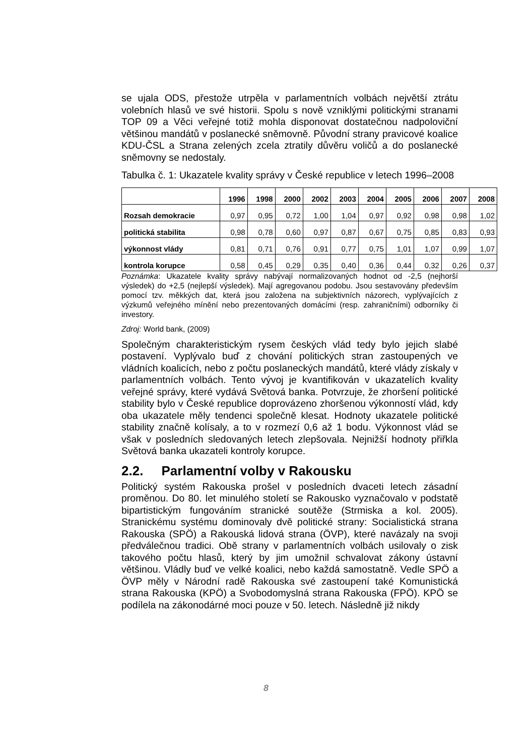se ujala ODS, přestože utrpěla v parlamentních volbách největší ztrátu volebních hlasů ve své historii. Spolu s nově vzniklými politickými stranami TOP 09 a Věci veřejné totiž mohla disponovat dostatečnou nadpoloviční většinou mandátů v poslanecké sněmovně. Původní strany pravicové koalice KDU-ČSL a Strana zelených zcela ztratily důvěru voličů a do poslanecké sněmovny se nedostaly.
Tabulka č. 1: Ukazatele kvality správy v České republice v letech 1996–2008
| | 1996 | 1998 | 2000 | 2002 | 2003 | 2004 | 2005 | 2006 | 2007 | 2008 |
| --- | --- | --- | --- | --- | --- | --- | --- | --- | --- | --- |
| Rozsah demokracie | 0,97 | 0,95 | 0,72 | 1,00 | 1,04 | 0,97 | 0,92 | 0,98 | 0,98 | 1,02 |
| politická stabilita | 0,98 | 0,78 | 0,60 | 0,97 | 0,87 | 0,67 | 0,75 | 0,85 | 0,83 | 0,93 |
| výkonnost vlády | 0,81 | 0,71 | 0,76 | 0,91 | 0,77 | 0,75 | 1,01 | 1,07 | 0,99 | 1,07 |
| kontrola korupce | 0,58 | 0,45 | 0,29 | 0,35 | 0,40 | 0,36 | 0,44 | 0,32 | 0,26 | 0,37 |
Poznámka: Ukazatele kvality správy nabývají normalizovaných hodnot od -2,5 (nejhorší výsledek) do +2,5 (nejlepší výsledek). Mají agregovanou podobu. Jsou sestavovány především pomocí tzv. měkkých dat, která jsou založena na subjektivních názorech, vyplývajících z výzkumů veřejného mínění nebo prezentovaných domácími (resp. zahraničními) odborníky či investory.
Zdroj: World bank, (2009)
Společným charakteristickým rysem českých vlád tedy bylo jejich slabé postavení. Vyplývalo buď z chování politických stran zastoupených ve vládních koalicích, nebo z počtu poslaneckých mandátů, které vlády získaly v parlamentních volbách. Tento vývoj je kvantifikován v ukazatelích kvality veřejné správy, které vydává Světová banka. Potvrzuje, že zhoršení politické stability bylo v České republice doprovázeno zhoršenou výkonností vlád, kdy oba ukazatele měly tendenci společně klesat. Hodnoty ukazatele politické stability značně kolísaly, a to v rozmezí 0,6 až 1 bodu. Výkonnost vlád se však v posledních sledovaných letech zlepšovala. Nejnižší hodnoty přiřkla Světová banka ukazateli kontroly korupce.
2.2. Parlamentní volby v Rakousku
Politický systém Rakouska prošel v posledních dvaceti letech zásadní proměnou. Do 80. let minulého století se Rakousko vyznačovalo v podstatě bipartistickým fungováním stranické soutěže (Strmiska a kol. 2005). Stranickému systému dominovaly dvě politické strany: Socialistická strana Rakouska (SPÖ) a Rakouská lidová strana (ÖVP), které navázaly na svoji předválečnou tradici. Obě strany v parlamentních volbách usilovaly o zisk takového počtu hlasů, který by jim umožnil schvalovat zákony ústavní většinou. Vládly buď ve velké koalici, nebo každá samostatně. Vedle SPÖ a ÖVP měly v Národní radě Rakouska své zastoupení také Komunistická strana Rakouska (KPÖ) a Svobodomyslná strana Rakouska (FPÖ). KPÖ se podílela na zákonodárné moci pouze v 50. letech. Následně již nikdy
8